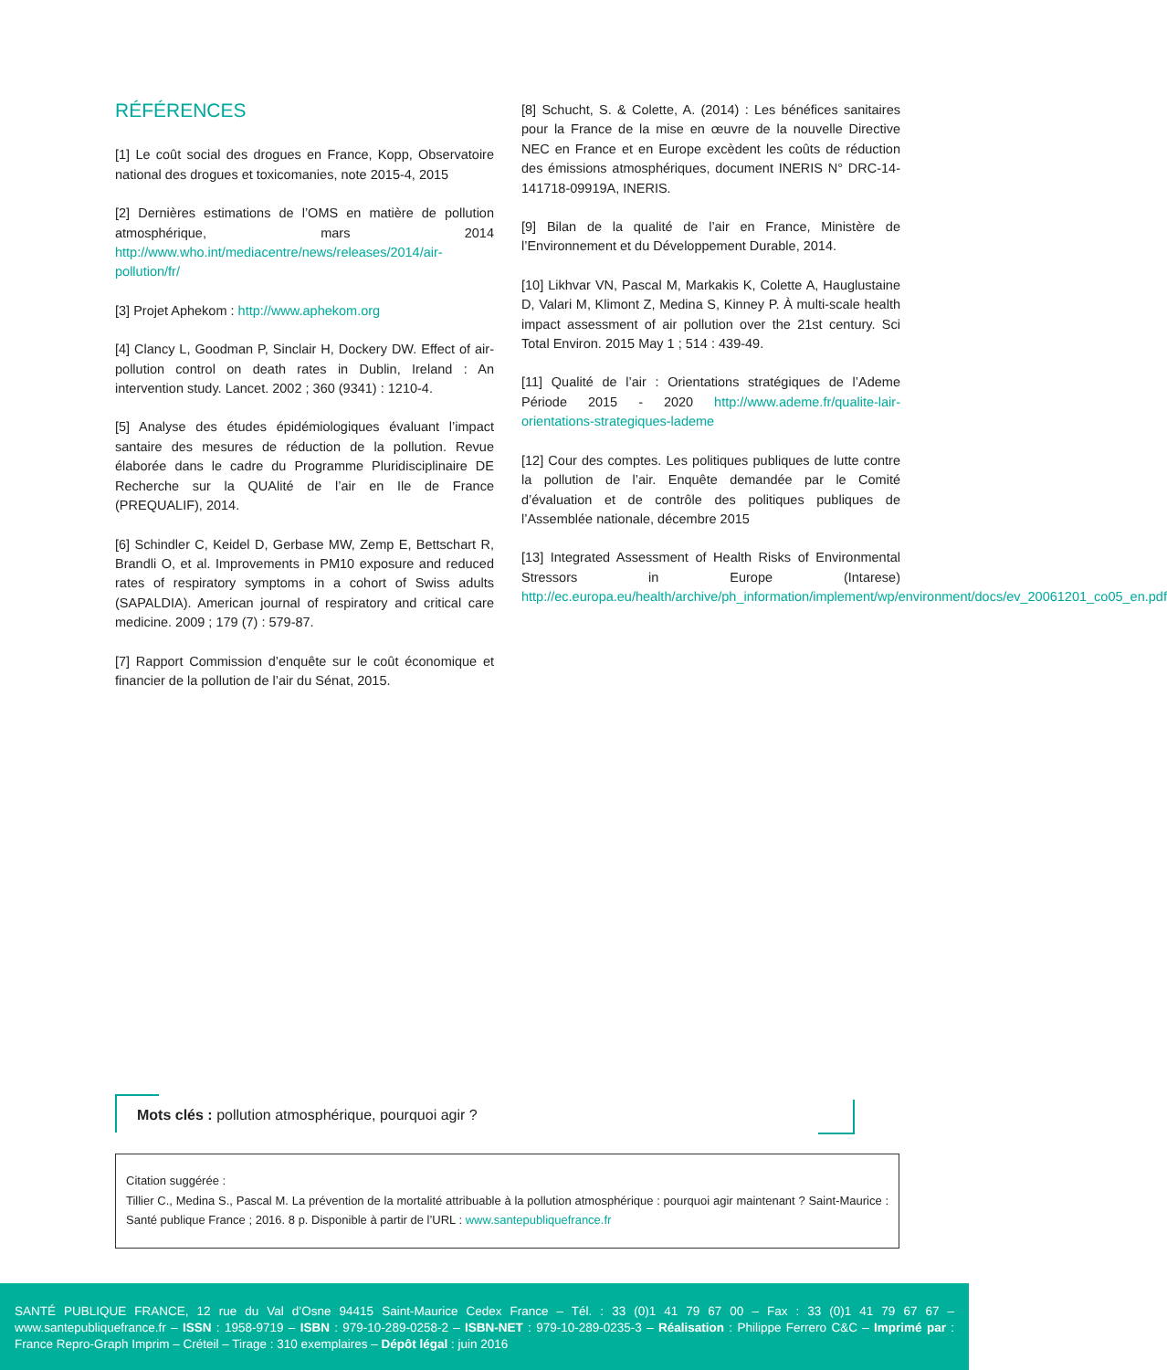RÉFÉRENCES
[1] Le coût social des drogues en France, Kopp, Observatoire national des drogues et toxicomanies, note 2015-4, 2015
[2] Dernières estimations de l’OMS en matière de pollution atmosphérique, mars 2014 http://www.who.int/mediacentre/news/releases/2014/air-pollution/fr/
[3] Projet Aphekom : http://www.aphekom.org
[4] Clancy L, Goodman P, Sinclair H, Dockery DW. Effect of air-pollution control on death rates in Dublin, Ireland : An intervention study. Lancet. 2002 ; 360 (9341) : 1210-4.
[5] Analyse des études épidémiologiques évaluant l’impact santaire des mesures de réduction de la pollution. Revue élaborée dans le cadre du Programme Pluridisciplinaire DE Recherche sur la QUAlité de l’air en Ile de France (PREQUALIF), 2014.
[6] Schindler C, Keidel D, Gerbase MW, Zemp E, Bettschart R, Brandli O, et al. Improvements in PM10 exposure and reduced rates of respiratory symptoms in a cohort of Swiss adults (SAPALDIA). American journal of respiratory and critical care medicine. 2009 ; 179 (7) : 579-87.
[7] Rapport Commission d’enquête sur le coût économique et financier de la pollution de l’air du Sénat, 2015.
[8] Schucht, S. & Colette, A. (2014) : Les bénéfices sanitaires pour la France de la mise en œuvre de la nouvelle Directive NEC en France et en Europe excèdent les coûts de réduction des émissions atmosphériques, document INERIS N° DRC-14-141718-09919A, INERIS.
[9] Bilan de la qualité de l’air en France, Ministère de l’Environnement et du Développement Durable, 2014.
[10] Likhvar VN, Pascal M, Markakis K, Colette A, Hauglustaine D, Valari M, Klimont Z, Medina S, Kinney P. À multi-scale health impact assessment of air pollution over the 21st century. Sci Total Environ. 2015 May 1 ; 514 : 439-49.
[11] Qualité de l’air : Orientations stratégiques de l’Ademe Période 2015 - 2020 http://www.ademe.fr/qualite-lair-orientations-strategiques-lademe
[12] Cour des comptes. Les politiques publiques de lutte contre la pollution de l’air. Enquête demandée par le Comité d’évaluation et de contrôle des politiques publiques de l’Assemblée nationale, décembre 2015
[13] Integrated Assessment of Health Risks of Environmental Stressors in Europe (Intarese) http://ec.europa.eu/health/archive/ph_information/implement/wp/environment/docs/ev_20061201_co05_en.pdf
Mots clés : pollution atmosphérique, pourquoi agir ?
Citation suggérée :
Tillier C., Medina S., Pascal M. La prévention de la mortalité attribuable à la pollution atmosphérique : pourquoi agir maintenant ? Saint-Maurice : Santé publique France ; 2016. 8 p. Disponible à partir de l’URL : www.santepubliquefrance.fr
SANTÉ PUBLIQUE FRANCE, 12 rue du Val d’Osne 94415 Saint-Maurice Cedex France – Tél. : 33 (0)1 41 79 67 00 – Fax : 33 (0)1 41 79 67 67 – www.santepubliquefrance.fr – ISSN : 1958-9719 – ISBN : 979-10-289-0258-2 – ISBN-NET : 979-10-289-0235-3 – Réalisation : Philippe Ferrero C&C – Imprimé par : France Repro-Graph Imprim – Créteil – Tirage : 310 exemplaires – Dépôt légal : juin 2016